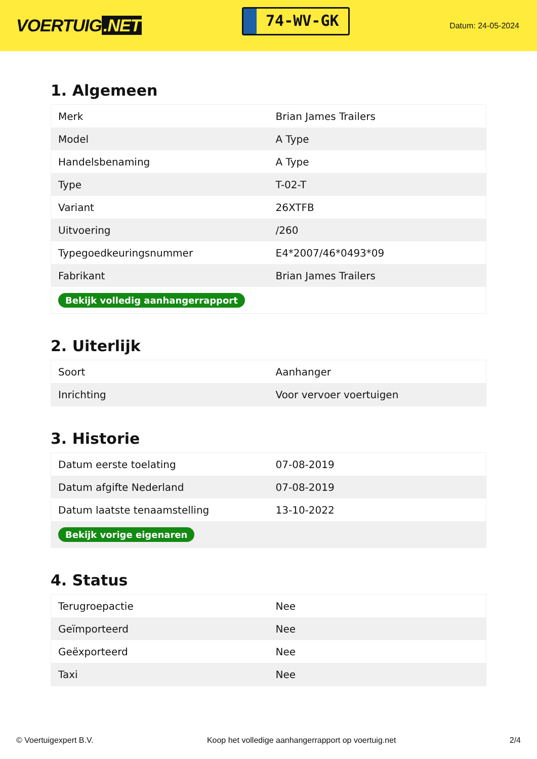VOERTUIG.NET
74-WV-GK
Datum: 24-05-2024
1. Algemeen
| Merk | Brian James Trailers |
| Model | A Type |
| Handelsbenaming | A Type |
| Type | T-02-T |
| Variant | 26XTFB |
| Uitvoering | /260 |
| Typegoedkeuringsnummer | E4*2007/46*0493*09 |
| Fabrikant | Brian James Trailers |
| Bekijk volledig aanhangerrapport | |
2. Uiterlijk
| Soort | Aanhanger |
| Inrichting | Voor vervoer voertuigen |
3. Historie
| Datum eerste toelating | 07-08-2019 |
| Datum afgifte Nederland | 07-08-2019 |
| Datum laatste tenaamstelling | 13-10-2022 |
| Bekijk vorige eigenaren | |
4. Status
| Terugroepactie | Nee |
| Geïmporteerd | Nee |
| Geëxporteerd | Nee |
| Taxi | Nee |
© Voertuigexpert B.V. Koop het volledige aanhangerrapport op voertuig.net 2/4